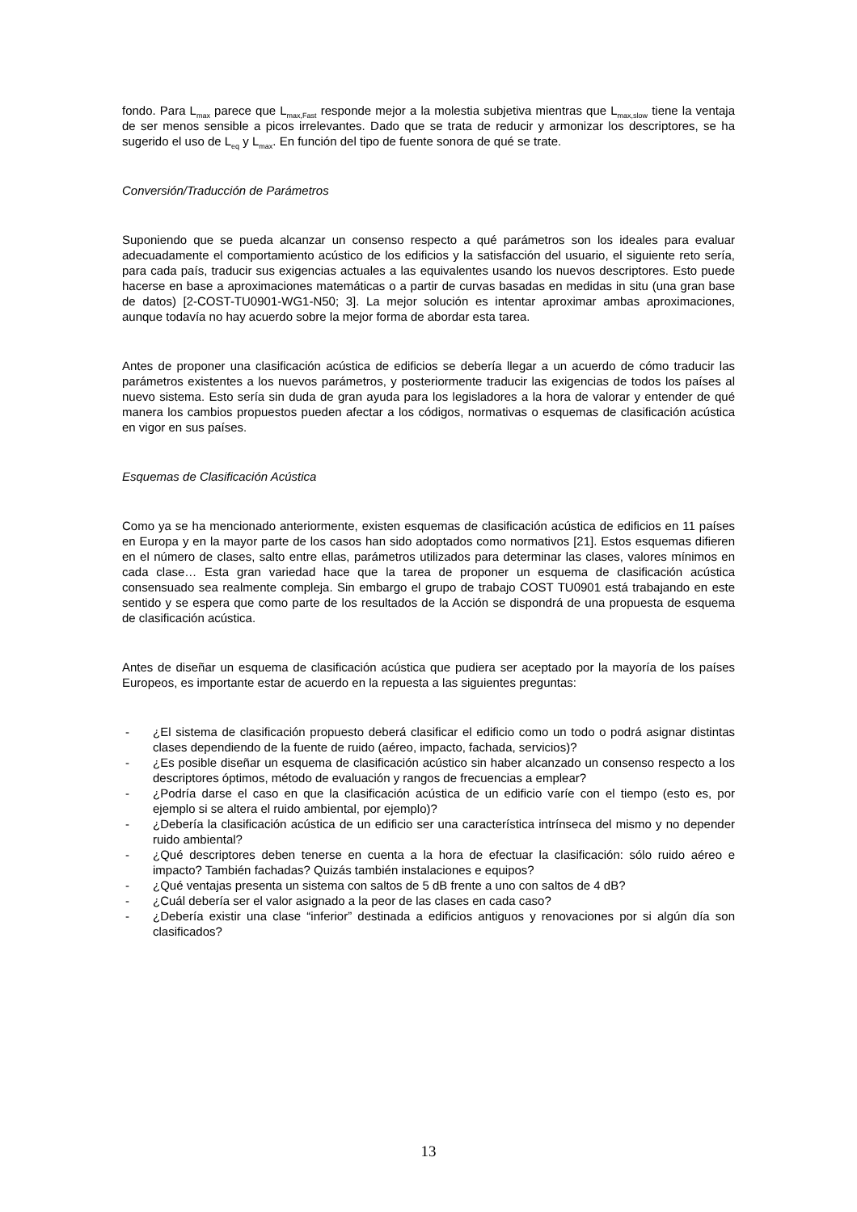fondo. Para L<sub>max</sub> parece que L<sub>max,Fast</sub> responde mejor a la molestia subjetiva mientras que L<sub>max,slow</sub> tiene la ventaja de ser menos sensible a picos irrelevantes. Dado que se trata de reducir y armonizar los descriptores, se ha sugerido el uso de L<sub>eq</sub> y L<sub>max</sub>. En función del tipo de fuente sonora de qué se trate.
Conversión/Traducción de Parámetros
Suponiendo que se pueda alcanzar un consenso respecto a qué parámetros son los ideales para evaluar adecuadamente el comportamiento acústico de los edificios y la satisfacción del usuario, el siguiente reto sería, para cada país, traducir sus exigencias actuales a las equivalentes usando los nuevos descriptores. Esto puede hacerse en base a aproximaciones matemáticas o a partir de curvas basadas en medidas in situ (una gran base de datos) [2-COST-TU0901-WG1-N50; 3]. La mejor solución es intentar aproximar ambas aproximaciones, aunque todavía no hay acuerdo sobre la mejor forma de abordar esta tarea.
Antes de proponer una clasificación acústica de edificios se debería llegar a un acuerdo de cómo traducir las parámetros existentes a los nuevos parámetros, y posteriormente traducir las exigencias de todos los países al nuevo sistema. Esto sería sin duda de gran ayuda para los legisladores a la hora de valorar y entender de qué manera los cambios propuestos pueden afectar a los códigos, normativas o esquemas de clasificación acústica en vigor en sus países.
Esquemas de Clasificación Acústica
Como ya se ha mencionado anteriormente, existen esquemas de clasificación acústica de edificios en 11 países en Europa y en la mayor parte de los casos han sido adoptados como normativos [21]. Estos esquemas difieren en el número de clases, salto entre ellas, parámetros utilizados para determinar las clases, valores mínimos en cada clase… Esta gran variedad hace que la tarea de proponer un esquema de clasificación acústica consensuado sea realmente compleja. Sin embargo el grupo de trabajo COST TU0901 está trabajando en este sentido y se espera que como parte de los resultados de la Acción se dispondrá de una propuesta de esquema de clasificación acústica.
Antes de diseñar un esquema de clasificación acústica que pudiera ser aceptado por la mayoría de los países Europeos, es importante estar de acuerdo en la repuesta a las siguientes preguntas:
- ¿El sistema de clasificación propuesto deberá clasificar el edificio como un todo o podrá asignar distintas clases dependiendo de la fuente de ruido (aéreo, impacto, fachada, servicios)?
- ¿Es posible diseñar un esquema de clasificación acústico sin haber alcanzado un consenso respecto a los descriptores óptimos, método de evaluación y rangos de frecuencias a emplear?
- ¿Podría darse el caso en que la clasificación acústica de un edificio varíe con el tiempo (esto es, por ejemplo si se altera el ruido ambiental, por ejemplo)?
- ¿Debería la clasificación acústica de un edificio ser una característica intrínseca del mismo y no depender ruido ambiental?
- ¿Qué descriptores deben tenerse en cuenta a la hora de efectuar la clasificación: sólo ruido aéreo e impacto? También fachadas? Quizás también instalaciones e equipos?
- ¿Qué ventajas presenta un sistema con saltos de 5 dB frente a uno con saltos de 4 dB?
- ¿Cuál debería ser el valor asignado a la peor de las clases en cada caso?
- ¿Debería existir una clase “inferior” destinada a edificios antiguos y renovaciones por si algún día son clasificados?
13